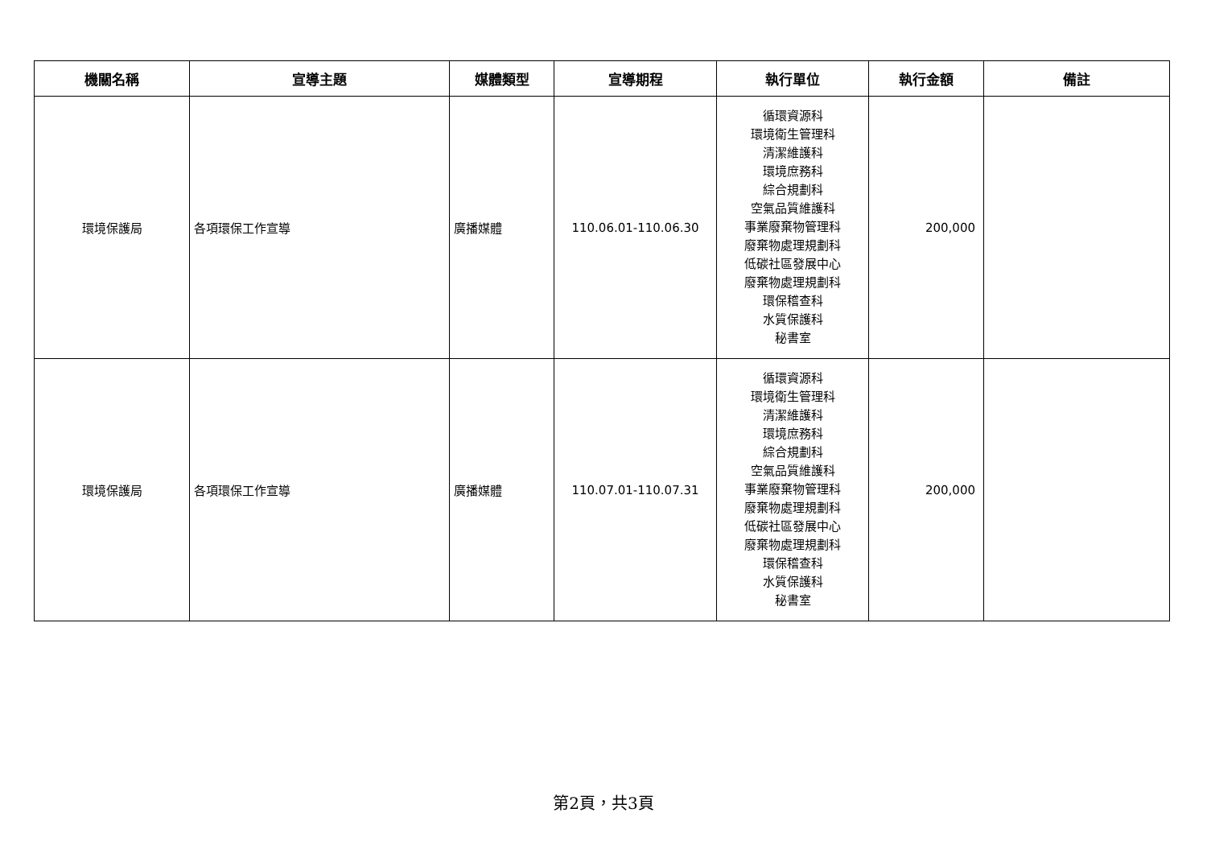| 機關名稱 | 宣導主題 | 媒體類型 | 宣導期程 | 執行單位 | 執行金額 | 備註 |
| --- | --- | --- | --- | --- | --- | --- |
| 環境保護局 | 各項環保工作宣導 | 廣播媒體 | 110.06.01-110.06.30 | 循環資源科 環境衛生管理科 清潔維護科 環境庶務科 綜合規劃科 空氣品質維護科 事業廢棄物管理科 廢棄物處理規劃科 低碳社區發展中心 廢棄物處理規劃科 環保稽查科 水質保護科 秘書室 | 200,000 | |
| 環境保護局 | 各項環保工作宣導 | 廣播媒體 | 110.07.01-110.07.31 | 循環資源科 環境衛生管理科 清潔維護科 環境庶務科 綜合規劃科 空氣品質維護科 事業廢棄物管理科 廢棄物處理規劃科 低碳社區發展中心 廢棄物處理規劃科 環保稽查科 水質保護科 秘書室 | 200,000 | |
第2頁，共3頁